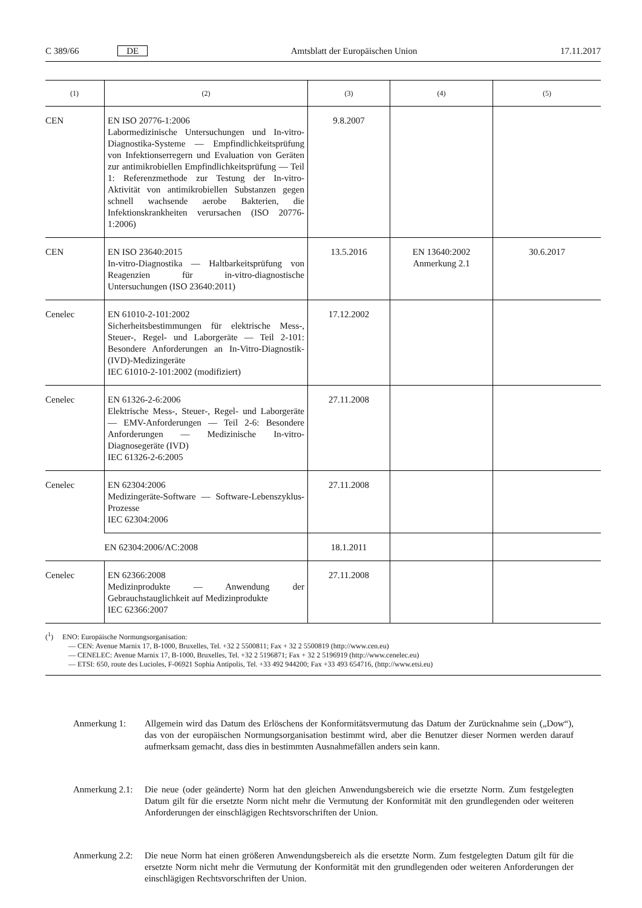C 389/66 DE Amtsblatt der Europäischen Union 17.11.2017
| (1) | (2) | (3) | (4) | (5) |
| --- | --- | --- | --- | --- |
| CEN | EN ISO 20776-1:2006 Labormedizinische Untersuchungen und In-vitro-Diagnostika-Systeme — Empfindlichkeitsprüfung von Infektionserregern und Evaluation von Geräten zur antimikrobiellen Empfindlichkeitsprüfung — Teil 1: Referenzmethode zur Testung der In-vitro-Aktivität von antimikrobiellen Substanzen gegen schnell wachsende aerobe Bakterien, die Infektionskrankheiten verursachen (ISO 20776-1:2006) | 9.8.2007 | | |
| CEN | EN ISO 23640:2015 In-vitro-Diagnostika — Haltbarkeitsprüfung von Reagenzien für in-vitro-diagnostische Untersuchungen (ISO 23640:2011) | 13.5.2016 | EN 13640:2002 Anmerkung 2.1 | 30.6.2017 |
| Cenelec | EN 61010-2-101:2002 Sicherheitsbestimmungen für elektrische Mess-, Steuer-, Regel- und Laborgeräte — Teil 2-101: Besondere Anforderungen an In-Vitro-Diagnostik-(IVD)-Medizingeräte IEC 61010-2-101:2002 (modifiziert) | 17.12.2002 | | |
| Cenelec | EN 61326-2-6:2006 Elektrische Mess-, Steuer-, Regel- und Laborgeräte — EMV-Anforderungen — Teil 2-6: Besondere Anforderungen — Medizinische In-vitro-Diagnosegeräte (IVD) IEC 61326-2-6:2005 | 27.11.2008 | | |
| Cenelec | EN 62304:2006 Medizingeräte-Software — Software-Lebenszyklus-Prozesse IEC 62304:2006 | 27.11.2008 | | |
| | EN 62304:2006/AC:2008 | 18.1.2011 | | |
| Cenelec | EN 62366:2008 Medizinprodukte — Anwendung der Gebrauchstauglichkeit auf Medizinprodukte IEC 62366:2007 | 27.11.2008 | | |
(<sup>1</sup>) ENO: Europäische Normungsorganisation:
— CEN: Avenue Marnix 17, B-1000, Bruxelles, Tel. +32 2 5500811; Fax + 32 2 5500819 (http://www.cen.eu)
— CENELEC: Avenue Marnix 17, B-1000, Bruxelles, Tel. +32 2 5196871; Fax + 32 2 5196919 (http://www.cenelec.eu)
— ETSI: 650, route des Lucioles, F-06921 Sophia Antipolis, Tel. +33 492 944200; Fax +33 493 654716, (http://www.etsi.eu)
Anmerkung 1: Allgemein wird das Datum des Erlöschens der Konformitätsvermutung das Datum der Zurücknahme sein („Dow“), das von der europäischen Normungsorganisation bestimmt wird, aber die Benutzer dieser Normen werden darauf aufmerksam gemacht, dass dies in bestimmten Ausnahmefällen anders sein kann.
Anmerkung 2.1: Die neue (oder geänderte) Norm hat den gleichen Anwendungsbereich wie die ersetzte Norm. Zum festgelegten Datum gilt für die ersetzte Norm nicht mehr die Vermutung der Konformität mit den grundlegenden oder weiteren Anforderungen der einschlägigen Rechtsvorschriften der Union.
Anmerkung 2.2: Die neue Norm hat einen größeren Anwendungsbereich als die ersetzte Norm. Zum festgelegten Datum gilt für die ersetzte Norm nicht mehr die Vermutung der Konformität mit den grundlegenden oder weiteren Anforderungen der einschlägigen Rechtsvorschriften der Union.